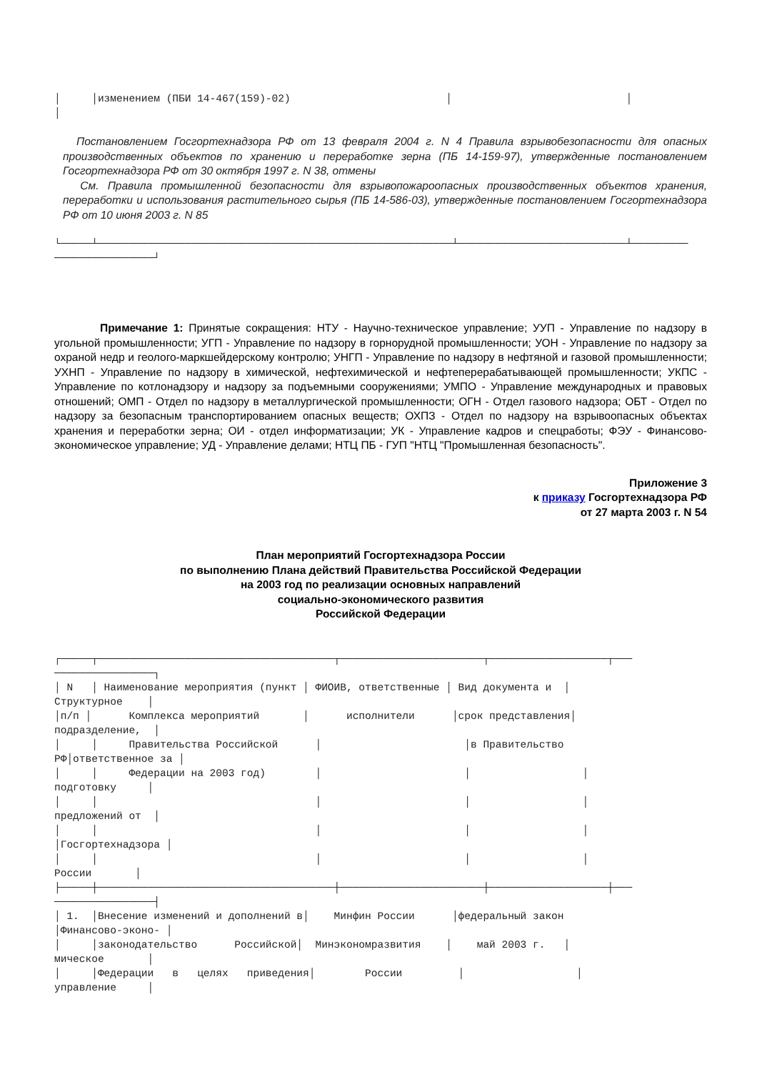│     │изменением (ПБИ 14-467(159)-02)                         │                            │
│
Постановлением Госгортехнадзора РФ от 13 февраля 2004 г. N 4 Правила взрывобезопасности для опасных производственных объектов по хранению и переработке зерна (ПБ 14-159-97), утвержденные постановлением Госгортехнадзора РФ от 30 октября 1997 г. N 38, отмены
См. Правила промышленной безопасности для взрывопожароопасных производственных объектов хранения, переработки и использования растительного сырья (ПБ 14-586-03), утвержденные постановлением Госгортехнадзора РФ от 10 июня 2003 г. N 85
└─────┴─────────────────────────────────────────────────────────┴───────────────────────────┴─────────
────────────────┘
Примечание 1: Принятые сокращения: НТУ - Научно-техническое управление; УУП - Управление по надзору в угольной промышленности; УГП - Управление по надзору в горнорудной промышленности; УОН - Управление по надзору за охраной недр и геолого-маркшейдерскому контролю; УНГП - Управление по надзору в нефтяной и газовой промышленности; УХНП - Управление по надзору в химической, нефтехимической и нефтеперерабатывающей промышленности; УКПС - Управление по котлонадзору и надзору за подъемными сооружениями; УМПО - Управление международных и правовых отношений; ОМП - Отдел по надзору в металлургической промышленности; ОГН - Отдел газового надзора; ОБТ - Отдел по надзору за безопасным транспортированием опасных веществ; ОХПЗ - Отдел по надзору на взрывоопасных объектах хранения и переработки зерна; ОИ - отдел информатизации; УК - Управление кадров и спецработы; ФЭУ - Финансово-экономическое управление; УД - Управление делами; НТЦ ПБ - ГУП "НТЦ "Промышленная безопасность".
Приложение 3
к приказу Госгортехнадзора РФ
от 27 марта 2003 г. N 54
План мероприятий Госгортехнадзора России
по выполнению Плана действий Правительства Российской Федерации
на 2003 год по реализации основных направлений
социально-экономического развития
Российской Федерации
┌─────┬──────────────────────────────────────┬───────────────────────┬───────────────────┬───
────────────────┐
│ N   │ Наименование мероприятия (пункт │ ФИОИВ, ответственные │ Вид документа и  │
Структурное    │
│п/п │      Комплекса мероприятий       │      исполнители      │срок представления│
подразделение,  │
│     │     Правительства Российской      │                       │в Правительство
РФ│ответственное за │
│     │     Федерации на 2003 год)        │                       │                  │
подготовку     │
│     │                                   │                       │                  │
предложений от  │
│     │                                   │                       │                  │
│Госгортехнадзора │
│     │                                   │                       │                  │
России       │
├─────┼──────────────────────────────────────┼───────────────────────┼───────────────────┼───
────────────────┤
│ 1.  │Внесение изменений и дополнений в│    Минфин России      │федеральный закон
│Финансово-эконо- │
│     │законодательство      Российской│  Минэкономразвития    │    май 2003 г.   │
мическое       │
│     │Федерации   в   целях   приведения│        России         │                  │
управление     │